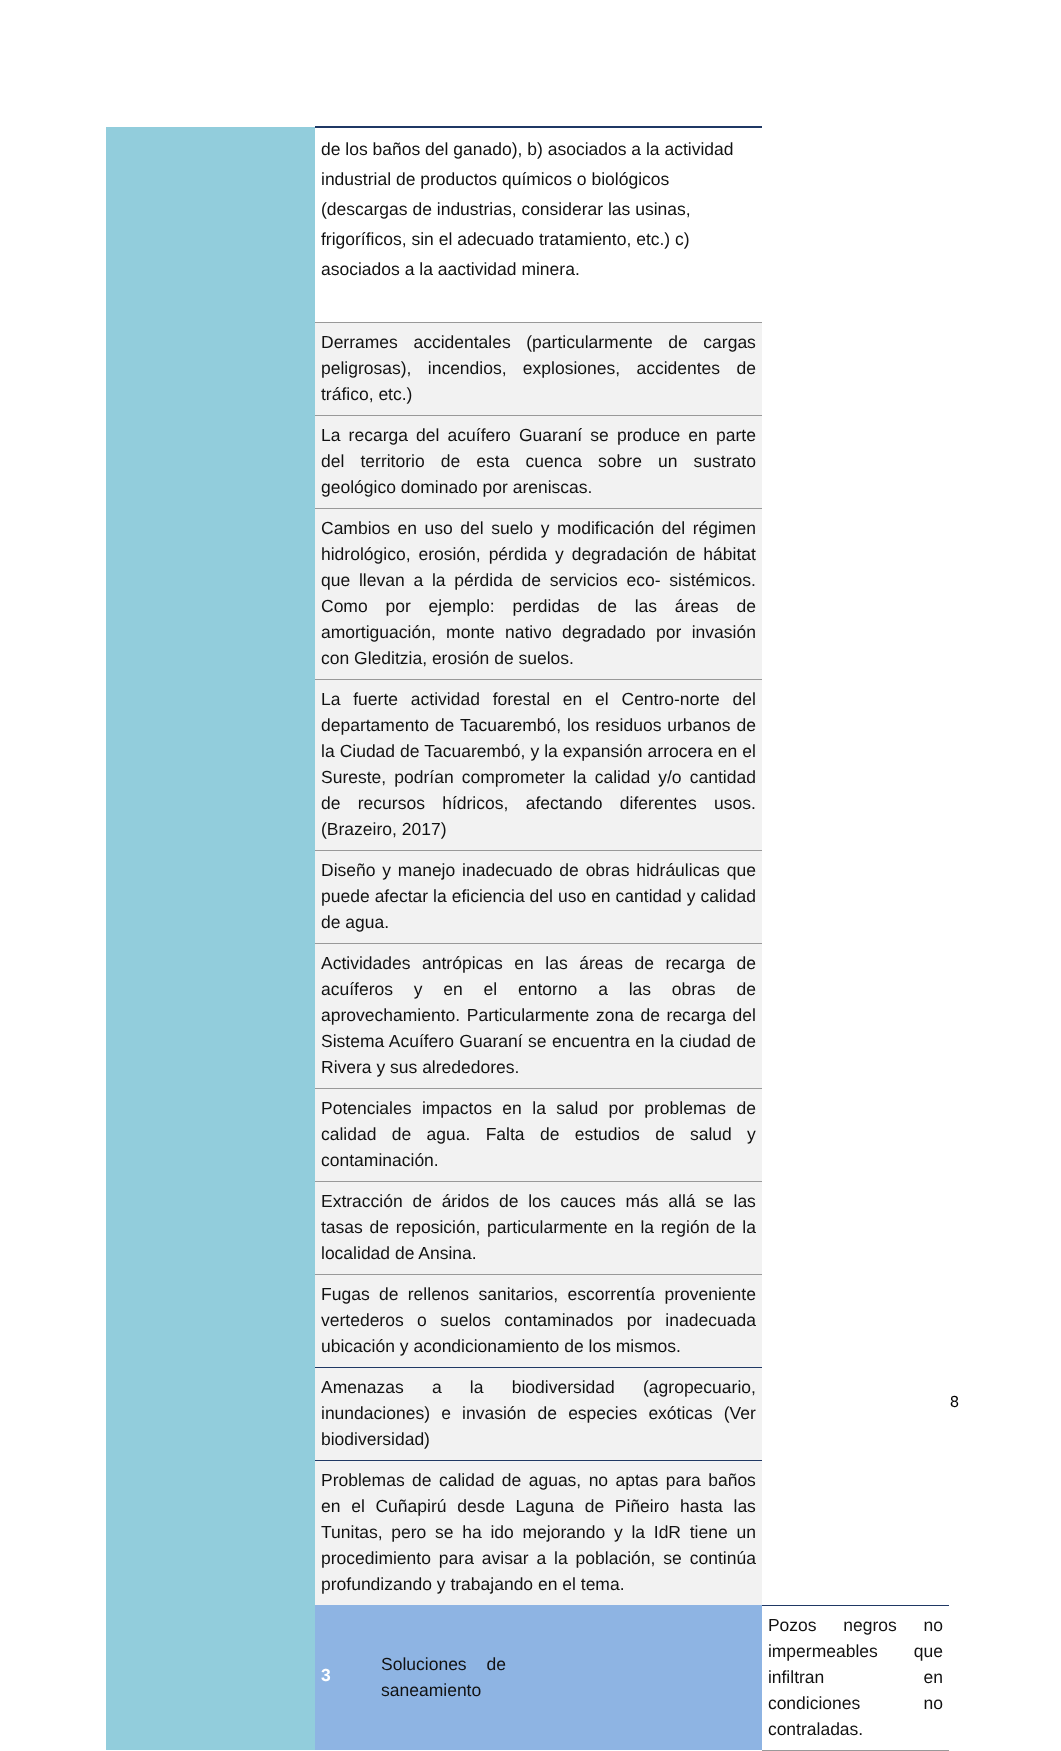| | de los baños del ganado), b) asociados a la actividad industrial de productos químicos o biológicos (descargas de industrias, considerar las usinas, frigoríficos, sin el adecuado tratamiento, etc.) c) asociados a la aactividad minera. | |
| | Derrames accidentales (particularmente de cargas peligrosas), incendios, explosiones, accidentes de tráfico, etc.) | |
| | La recarga del acuífero Guaraní se produce en parte del territorio de esta cuenca sobre un sustrato geológico dominado por areniscas. | |
| | Cambios en uso del suelo y modificación del régimen hidrológico, erosión, pérdida y degradación de hábitat que llevan a la pérdida de servicios eco- sistémicos. Como por ejemplo: perdidas de las áreas de amortiguación, monte nativo degradado por invasión con Gleditzia, erosión de suelos. | |
| | La fuerte actividad forestal en el Centro-norte del departamento de Tacuarembó, los residuos urbanos de la Ciudad de Tacuarembó, y la expansión arrocera en el Sureste, podrían comprometer la calidad y/o cantidad de recursos hídricos, afectando diferentes usos.(Brazeiro, 2017) | |
| | Diseño y manejo inadecuado de obras hidráulicas que puede afectar la eficiencia del uso en cantidad y calidad de agua. | |
| | Actividades antrópicas en las áreas de recarga de acuíferos y en el entorno a las obras de aprovechamiento. Particularmente zona de recarga del Sistema Acuífero Guaraní se encuentra en la ciudad de Rivera y sus alrededores. | |
| | Potenciales impactos en la salud por problemas de calidad de agua. Falta de estudios de salud y contaminación. | |
| | Extracción de áridos de los cauces más allá se las tasas de reposición, particularmente en la región de la localidad de Ansina. | |
| | Fugas de rellenos sanitarios, escorrentía proveniente vertederos o suelos contaminados por inadecuada ubicación y acondicionamiento de los mismos. | |
| | Amenazas a la biodiversidad (agropecuario, inundaciones) e invasión de especies exóticas (Ver biodiversidad) | |
| | Problemas de calidad de aguas, no aptas para baños en el Cuñapirú desde Laguna de Piñeiro hasta las Tunitas, pero se ha ido mejorando y la IdR tiene un procedimiento para avisar a la población, se continúa profundizando y trabajando en el tema. | |
| | 3 Soluciones de saneamiento | Pozos negros no impermeables que infiltran en condiciones no contraladas. |
8